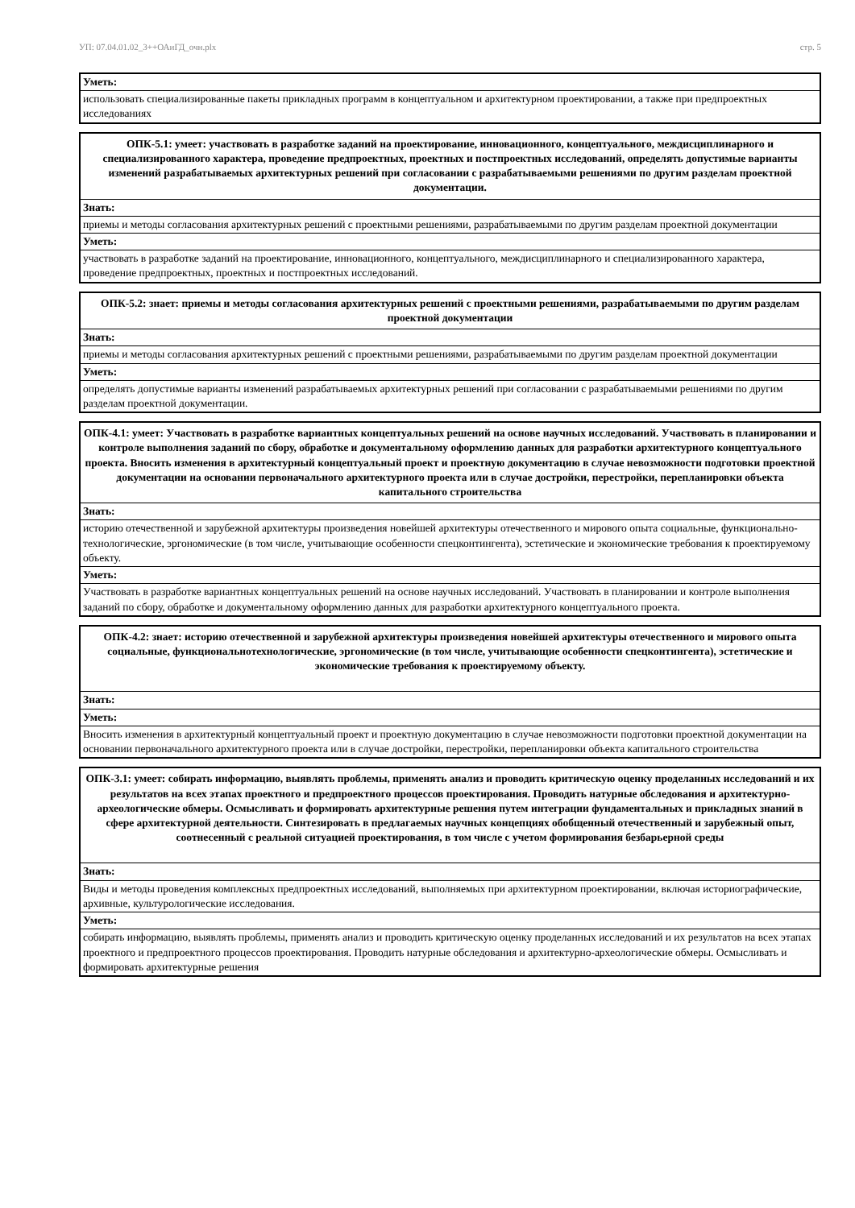УП: 07.04.01.02_3++ОАиГД_очн.plx стр. 5
| Уметь: |
| использовать специализированные пакеты прикладных программ в концептуальном и архитектурном проектировании, а также при предпроектных исследованиях |
| ОПК-5.1: умеет: участвовать в разработке заданий на проектирование, инновационного, концептуального, междисциплинарного и специализированного характера, проведение предпроектных, проектных и постпроектных исследований, определять допустимые варианты изменений разрабатываемых архитектурных решений при согласовании с разрабатываемыми решениями по другим разделам проектной документации. |
| Знать: |
| приемы и методы согласования архитектурных решений с проектными решениями, разрабатываемыми по другим разделам проектной документации |
| Уметь: |
| участвовать в разработке заданий на проектирование, инновационного, концептуального, междисциплинарного и специализированного характера, проведение предпроектных, проектных и постпроектных исследований. |
| ОПК-5.2: знает: приемы и методы согласования архитектурных решений с проектными решениями, разрабатываемыми по другим разделам проектной документации |
| Знать: |
| приемы и методы согласования архитектурных решений с проектными решениями, разрабатываемыми по другим разделам проектной документации |
| Уметь: |
| определять допустимые варианты изменений разрабатываемых архитектурных решений при согласовании с разрабатываемыми решениями по другим разделам проектной документации. |
| ОПК-4.1: умеет: Участвовать в разработке вариантных концептуальных решений на основе научных исследований. Участвовать в планировании и контроле выполнения заданий по сбору, обработке и документальному оформлению данных для разработки архитектурного концептуального проекта. Вносить изменения в архитектурный концептуальный проект и проектную документацию в случае невозможности подготовки проектной документации на основании первоначального архитектурного проекта или в случае достройки, перестройки, перепланировки объекта капитального строительства |
| Знать: |
| историю отечественной и зарубежной архитектуры произведения новейшей архитектуры отечественного и мирового опыта социальные, функционально-технологические, эргономические (в том числе, учитывающие особенности спецконтингента), эстетические и экономические требования к проектируемому объекту. |
| Уметь: |
| Участвовать в разработке вариантных концептуальных решений на основе научных исследований. Участвовать в планировании и контроле выполнения заданий по сбору, обработке и документальному оформлению данных для разработки архитектурного концептуального проекта. |
| ОПК-4.2: знает: историю отечественной и зарубежной архитектуры произведения новейшей архитектуры отечественного и мирового опыта социальные, функциональнотехнологические, эргономические (в том числе, учитывающие особенности спецконтингента), эстетические и экономические требования к проектируемому объекту. |
| Знать: |
| Уметь: |
| Вносить изменения в архитектурный концептуальный проект и проектную документацию в случае невозможности подготовки проектной документации на основании первоначального архитектурного проекта или в случае достройки, перестройки, перепланировки объекта капитального строительства |
| ОПК-3.1: умеет: собирать информацию, выявлять проблемы, применять анализ и проводить критическую оценку проделанных исследований и их результатов на всех этапах проектного и предпроектного процессов проектирования. Проводить натурные обследования и архитектурно-археологические обмеры. Осмысливать и формировать архитектурные решения путем интеграции фундаментальных и прикладных знаний в сфере архитектурной деятельности. Синтезировать в предлагаемых научных концепциях обобщенный отечественный и зарубежный опыт, соотнесенный с реальной ситуацией проектирования, в том числе с учетом формирования безбарьерной среды |
| Знать: |
| Виды и методы проведения комплексных предпроектных исследований, выполняемых при архитектурном проектировании, включая историографические, архивные, культурологические исследования. |
| Уметь: |
| собирать информацию, выявлять проблемы, применять анализ и проводить критическую оценку проделанных исследований и их результатов на всех этапах проектного и предпроектного процессов проектирования. Проводить натурные обследования и архитектурно-археологические обмеры. Осмысливать и формировать архитектурные решения |